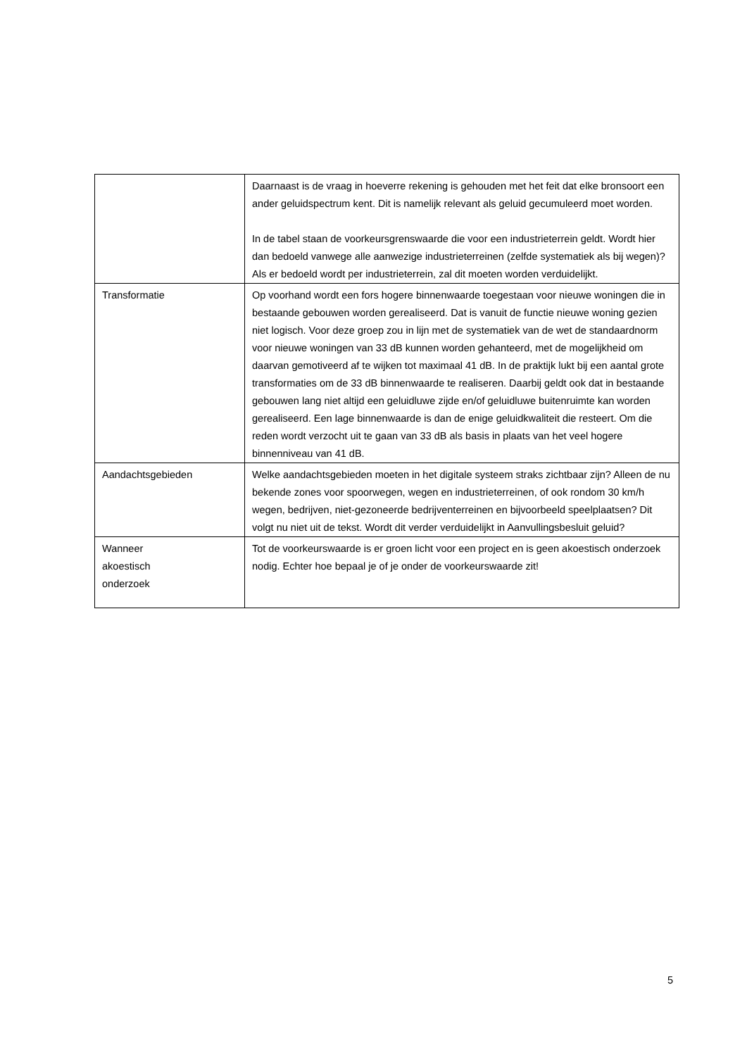| | Daarnaast is de vraag in hoeverre rekening is gehouden met het feit dat elke bronsoort een ander geluidspectrum kent. Dit is namelijk relevant als geluid gecumuleerd moet worden. In de tabel staan de voorkeursgrenswaarde die voor een industrieterrein geldt. Wordt hier dan bedoeld vanwege alle aanwezige industrieterreinen (zelfde systematiek als bij wegen)? Als er bedoeld wordt per industrieterrein, zal dit moeten worden verduidelijkt. |
| Transformatie | Op voorhand wordt een fors hogere binnenwaarde toegestaan voor nieuwe woningen die in bestaande gebouwen worden gerealiseerd. Dat is vanuit de functie nieuwe woning gezien niet logisch. Voor deze groep zou in lijn met de systematiek van de wet de standaardnorm voor nieuwe woningen van 33 dB kunnen worden gehanteerd, met de mogelijkheid om daarvan gemotiveerd af te wijken tot maximaal 41 dB. In de praktijk lukt bij een aantal grote transformaties om de 33 dB binnenwaarde te realiseren. Daarbij geldt ook dat in bestaande gebouwen lang niet altijd een geluidluwe zijde en/of geluidluwe buitenruimte kan worden gerealiseerd. Een lage binnenwaarde is dan de enige geluidkwaliteit die resteert. Om die reden wordt verzocht uit te gaan van 33 dB als basis in plaats van het veel hogere binnenniveau van 41 dB. |
| Aandachtsgebieden | Welke aandachtsgebieden moeten in het digitale systeem straks zichtbaar zijn? Alleen de nu bekende zones voor spoorwegen, wegen en industrieterreinen, of ook rondom 30 km/h wegen, bedrijven, niet-gezoneerde bedrijventerreinen en bijvoorbeeld speelplaatsen? Dit volgt nu niet uit de tekst. Wordt dit verder verduidelijkt in Aanvullingsbesluit geluid? |
| Wanneer akoestisch onderzoek | Tot de voorkeurswaarde is er groen licht voor een project en is geen akoestisch onderzoek nodig. Echter hoe bepaal je of je onder de voorkeurswaarde zit! |
5